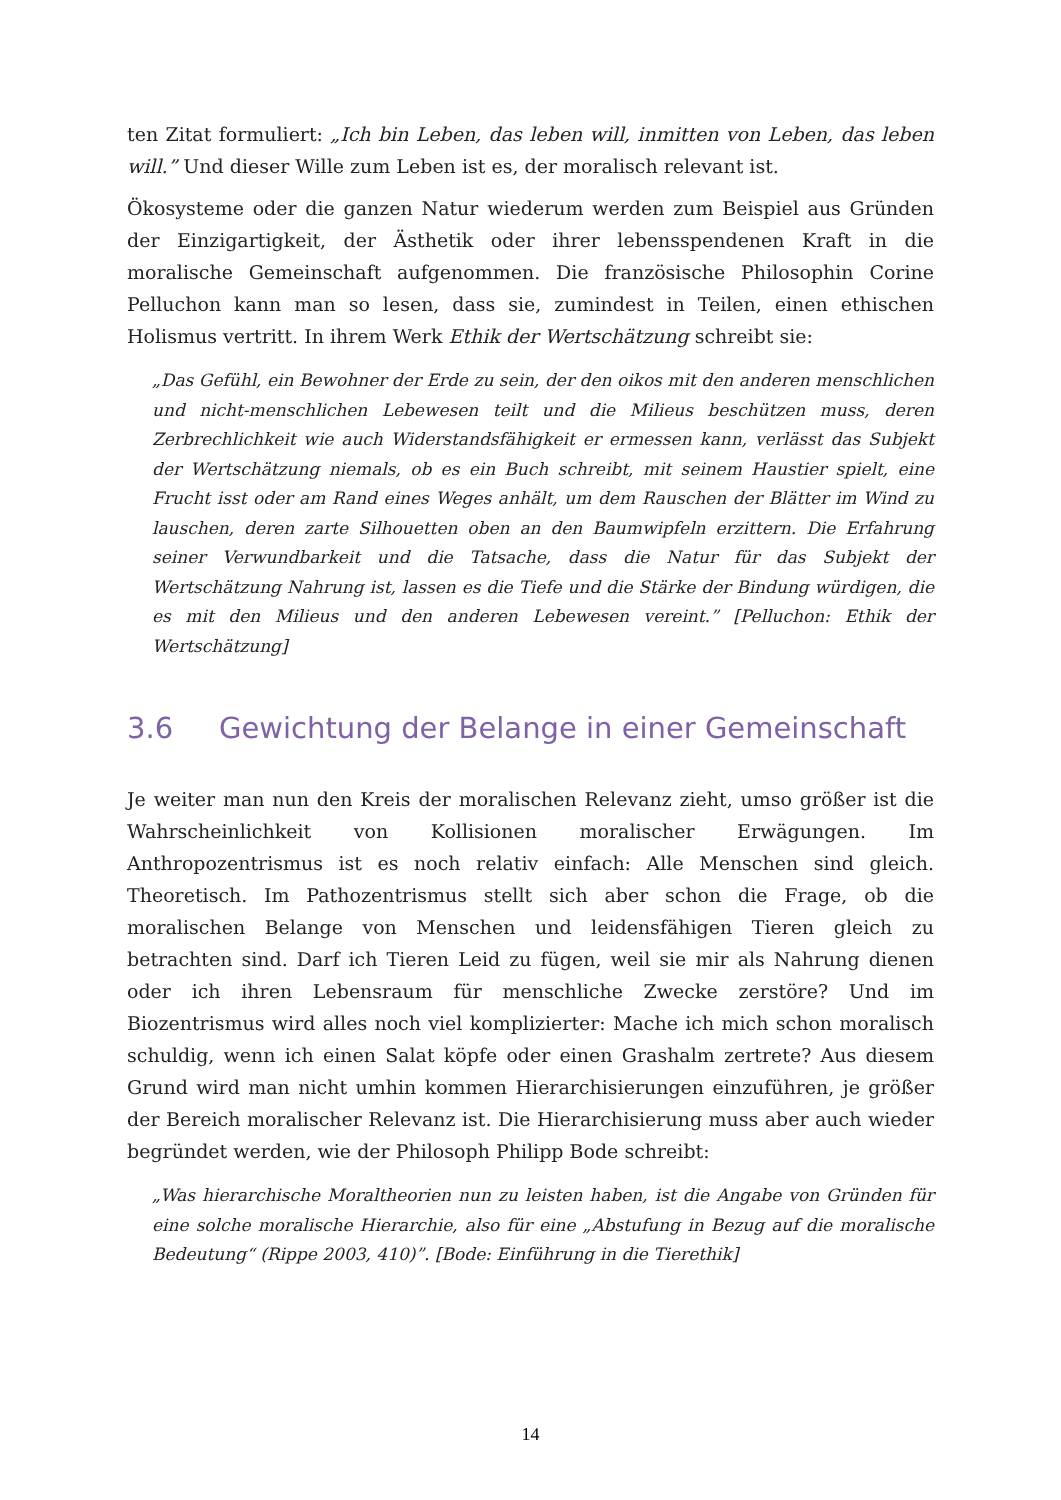ten Zitat formuliert: „Ich bin Leben, das leben will, inmitten von Leben, das leben will.” Und dieser Wille zum Leben ist es, der moralisch relevant ist.
Ökosysteme oder die ganzen Natur wiederum werden zum Beispiel aus Gründen der Einzigartigkeit, der Ästhetik oder ihrer lebensspendenen Kraft in die moralische Gemeinschaft aufgenommen. Die französische Philosophin Corine Pelluchon kann man so lesen, dass sie, zumindest in Teilen, einen ethischen Holismus vertritt. In ihrem Werk Ethik der Wertschätzung schreibt sie:
„Das Gefühl, ein Bewohner der Erde zu sein, der den oikos mit den anderen menschlichen und nicht-menschlichen Lebewesen teilt und die Milieus beschützen muss, deren Zerbrechlichkeit wie auch Widerstandsfähigkeit er ermessen kann, verlässt das Subjekt der Wertschätzung niemals, ob es ein Buch schreibt, mit seinem Haustier spielt, eine Frucht isst oder am Rand eines Weges anhält, um dem Rauschen der Blätter im Wind zu lauschen, deren zarte Silhouetten oben an den Baumwipfeln erzittern. Die Erfahrung seiner Verwundbarkeit und die Tatsache, dass die Natur für das Subjekt der Wertschätzung Nahrung ist, lassen es die Tiefe und die Stärke der Bindung würdigen, die es mit den Milieus und den anderen Lebewesen vereint.” [Pelluchon: Ethik der Wertschätzung]
3.6 Gewichtung der Belange in einer Gemeinschaft
Je weiter man nun den Kreis der moralischen Relevanz zieht, umso größer ist die Wahrscheinlichkeit von Kollisionen moralischer Erwägungen. Im Anthropozentrismus ist es noch relativ einfach: Alle Menschen sind gleich. Theoretisch. Im Pathozentrismus stellt sich aber schon die Frage, ob die moralischen Belange von Menschen und leidensfähigen Tieren gleich zu betrachten sind. Darf ich Tieren Leid zu fügen, weil sie mir als Nahrung dienen oder ich ihren Lebensraum für menschliche Zwecke zerstöre? Und im Biozentrismus wird alles noch viel komplizierter: Mache ich mich schon moralisch schuldig, wenn ich einen Salat köpfe oder einen Grashalm zertrete? Aus diesem Grund wird man nicht umhin kommen Hierarchisierungen einzuführen, je größer der Bereich moralischer Relevanz ist. Die Hierarchisierung muss aber auch wieder begründet werden, wie der Philosoph Philipp Bode schreibt:
„Was hierarchische Moraltheorien nun zu leisten haben, ist die Angabe von Gründen für eine solche moralische Hierarchie, also für eine „Abstufung in Bezug auf die moralische Bedeutung“ (Rippe 2003, 410)”. [Bode: Einführung in die Tierethik]
14